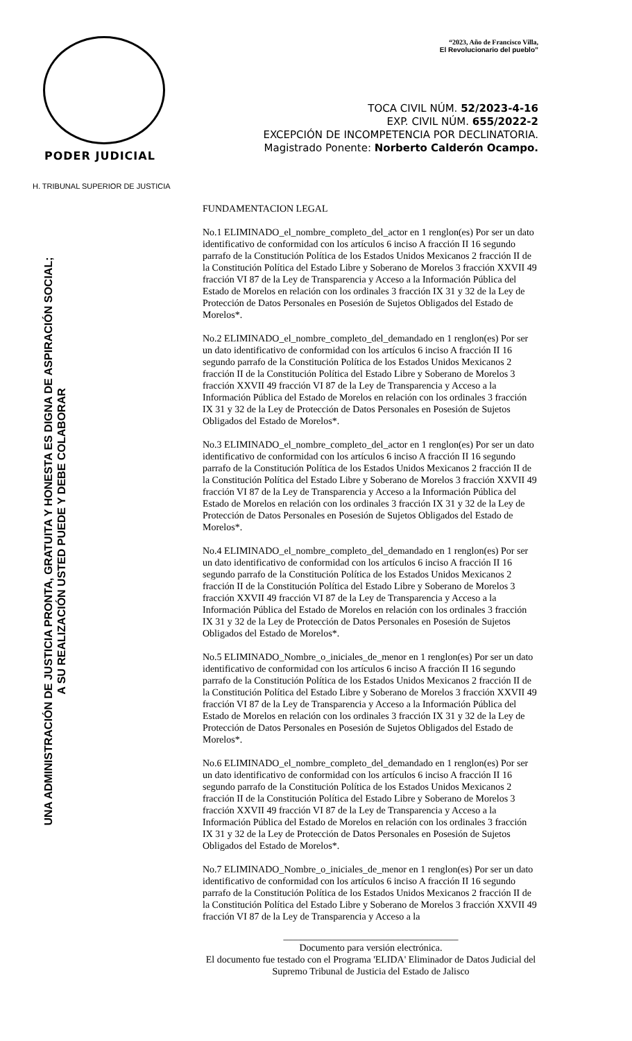PODER JUDICIAL
“2023, Año de Francisco Villa,
El Revolucionario del pueblo”
TOCA CIVIL NÚM. 52/2023-4-16
EXP. CIVIL NÚM. 655/2022-2
EXCEPCIÓN DE INCOMPETENCIA POR DECLINATORIA.
Magistrado Ponente: Norberto Calderón Ocampo.
H. TRIBUNAL SUPERIOR DE JUSTICIA
FUNDAMENTACION LEGAL
No.1 ELIMINADO_el_nombre_completo_del_actor en 1 renglon(es) Por ser un dato identificativo de conformidad con los artículos 6 inciso A fracción II 16 segundo parrafo de la Constitución Política de los Estados Unidos Mexicanos 2 fracción II de la Constitución Política del Estado Libre y Soberano de Morelos 3 fracción XXVII 49 fracción VI 87 de la Ley de Transparencia y Acceso a la Información Pública del Estado de Morelos en relación con los ordinales 3 fracción IX 31 y 32 de la Ley de Protección de Datos Personales en Posesión de Sujetos Obligados del Estado de Morelos*.
No.2 ELIMINADO_el_nombre_completo_del_demandado en 1 renglon(es) Por ser un dato identificativo de conformidad con los artículos 6 inciso A fracción II 16 segundo parrafo de la Constitución Política de los Estados Unidos Mexicanos 2 fracción II de la Constitución Política del Estado Libre y Soberano de Morelos 3 fracción XXVII 49 fracción VI 87 de la Ley de Transparencia y Acceso a la Información Pública del Estado de Morelos en relación con los ordinales 3 fracción IX 31 y 32 de la Ley de Protección de Datos Personales en Posesión de Sujetos Obligados del Estado de Morelos*.
No.3 ELIMINADO_el_nombre_completo_del_actor en 1 renglon(es) Por ser un dato identificativo de conformidad con los artículos 6 inciso A fracción II 16 segundo parrafo de la Constitución Política de los Estados Unidos Mexicanos 2 fracción II de la Constitución Política del Estado Libre y Soberano de Morelos 3 fracción XXVII 49 fracción VI 87 de la Ley de Transparencia y Acceso a la Información Pública del Estado de Morelos en relación con los ordinales 3 fracción IX 31 y 32 de la Ley de Protección de Datos Personales en Posesión de Sujetos Obligados del Estado de Morelos*.
No.4 ELIMINADO_el_nombre_completo_del_demandado en 1 renglon(es) Por ser un dato identificativo de conformidad con los artículos 6 inciso A fracción II 16 segundo parrafo de la Constitución Política de los Estados Unidos Mexicanos 2 fracción II de la Constitución Política del Estado Libre y Soberano de Morelos 3 fracción XXVII 49 fracción VI 87 de la Ley de Transparencia y Acceso a la Información Pública del Estado de Morelos en relación con los ordinales 3 fracción IX 31 y 32 de la Ley de Protección de Datos Personales en Posesión de Sujetos Obligados del Estado de Morelos*.
No.5 ELIMINADO_Nombre_o_iniciales_de_menor en 1 renglon(es) Por ser un dato identificativo de conformidad con los artículos 6 inciso A fracción II 16 segundo parrafo de la Constitución Política de los Estados Unidos Mexicanos 2 fracción II de la Constitución Política del Estado Libre y Soberano de Morelos 3 fracción XXVII 49 fracción VI 87 de la Ley de Transparencia y Acceso a la Información Pública del Estado de Morelos en relación con los ordinales 3 fracción IX 31 y 32 de la Ley de Protección de Datos Personales en Posesión de Sujetos Obligados del Estado de Morelos*.
No.6 ELIMINADO_el_nombre_completo_del_demandado en 1 renglon(es) Por ser un dato identificativo de conformidad con los artículos 6 inciso A fracción II 16 segundo parrafo de la Constitución Política de los Estados Unidos Mexicanos 2 fracción II de la Constitución Política del Estado Libre y Soberano de Morelos 3 fracción XXVII 49 fracción VI 87 de la Ley de Transparencia y Acceso a la Información Pública del Estado de Morelos en relación con los ordinales 3 fracción IX 31 y 32 de la Ley de Protección de Datos Personales en Posesión de Sujetos Obligados del Estado de Morelos*.
No.7 ELIMINADO_Nombre_o_iniciales_de_menor en 1 renglon(es) Por ser un dato identificativo de conformidad con los artículos 6 inciso A fracción II 16 segundo parrafo de la Constitución Política de los Estados Unidos Mexicanos 2 fracción II de la Constitución Política del Estado Libre y Soberano de Morelos 3 fracción XXVII 49 fracción VI 87 de la Ley de Transparencia y Acceso a la
____________________________________
Documento para versión electrónica.
El documento fue testado con el Programa 'ELIDA' Eliminador de Datos Judicial del Supremo Tribunal de Justicia del Estado de Jalisco
UNA ADMINISTRACIÓN DE JUSTICIA PRONTA, GRATUITA Y HONESTA ES DIGNA DE ASPIRACIÓN SOCIAL;
A SU REALIZACIÓN USTED PUEDE Y DEBE COLABORAR